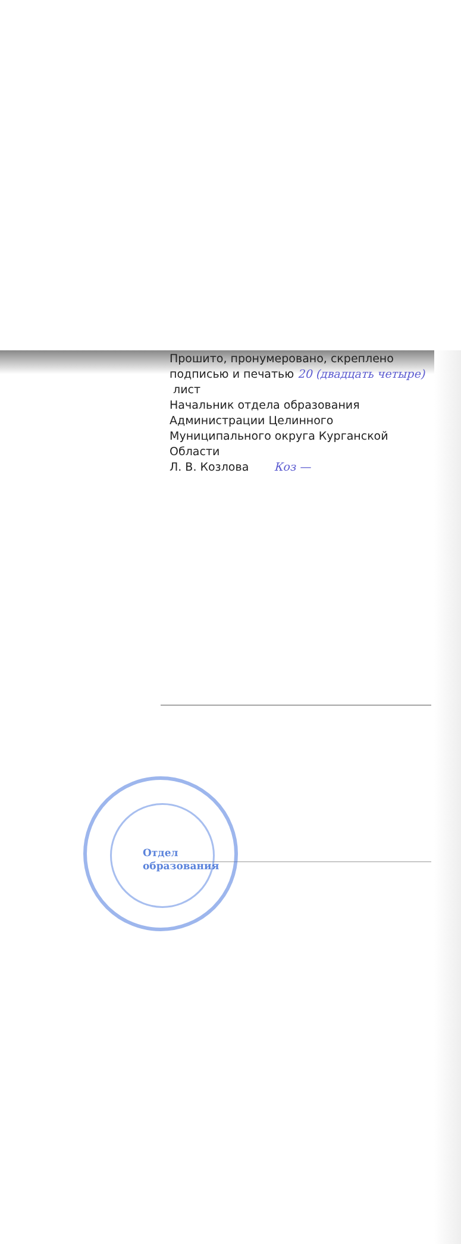Прошито, пронумеровано, скреплено
подписью и печатью 20 (двадцать четыре)
лист
Начальник отдела образования
Администрации Целинного
Муниципального округа Курганской
Области
Л. В. Козлова Коз —
Отдел
образования